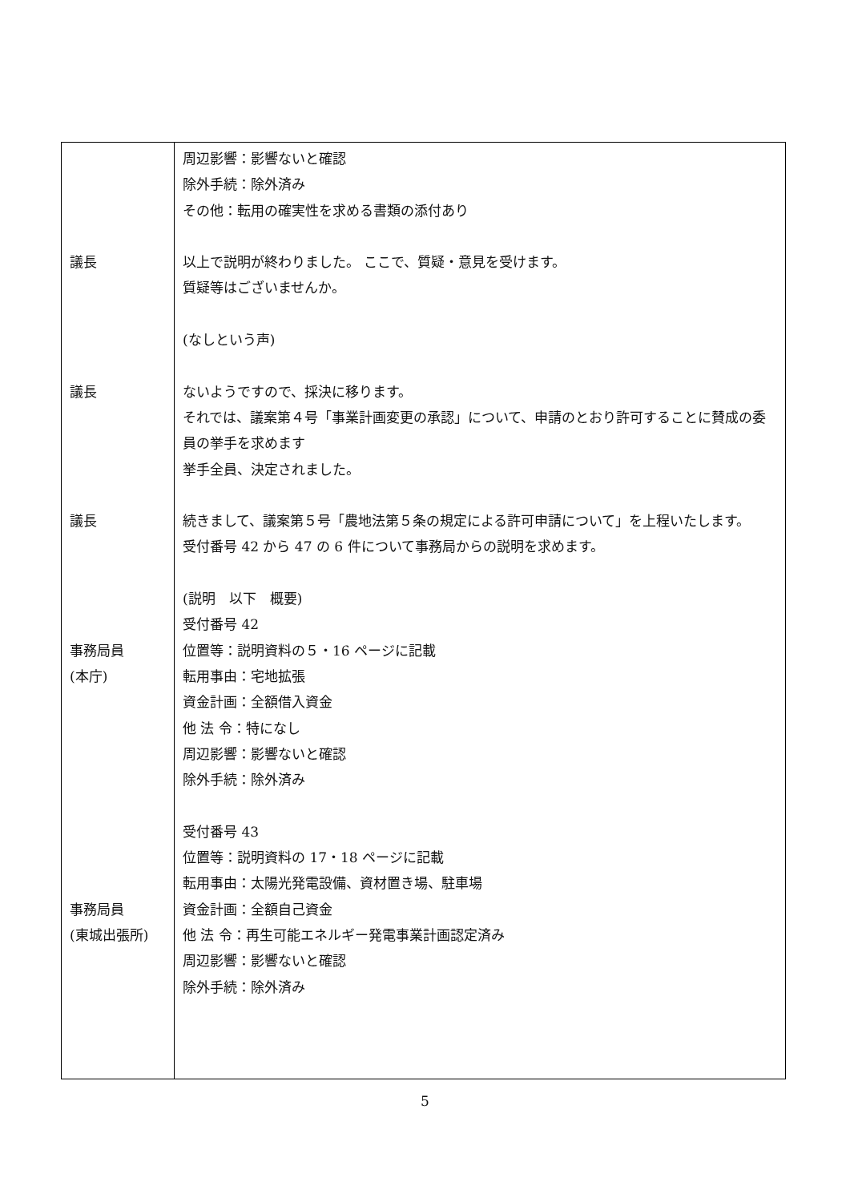| 議長 議長 議長 事務局員 (本庁) 事務局員 (東城出張所) | 周辺影響：影響ないと確認 除外手続：除外済み その他：転用の確実性を求める書類の添付あり 以上で説明が終わりました。 ここで、質疑・意見を受けます。 質疑等はございませんか。 (なしという声) ないようですので、採決に移ります。 それでは、議案第４号「事業計画変更の承認」について、申請のとおり許可することに賛成の委員の挙手を求めます 挙手全員、決定されました。 続きまして、議案第５号「農地法第５条の規定による許可申請について」を上程いたします。 受付番号 42 から 47 の 6 件について事務局からの説明を求めます。 (説明 以下 概要) 受付番号 42 位置等：説明資料の５・16 ページに記載 転用事由：宅地拡張 資金計画：全額借入資金 他 法 令：特になし 周辺影響：影響ないと確認 除外手続：除外済み 受付番号 43 位置等：説明資料の 17・18 ページに記載 転用事由：太陽光発電設備、資材置き場、駐車場 資金計画：全額自己資金 他 法 令：再生可能エネルギー発電事業計画認定済み 周辺影響：影響ないと確認 除外手続：除外済み |
5